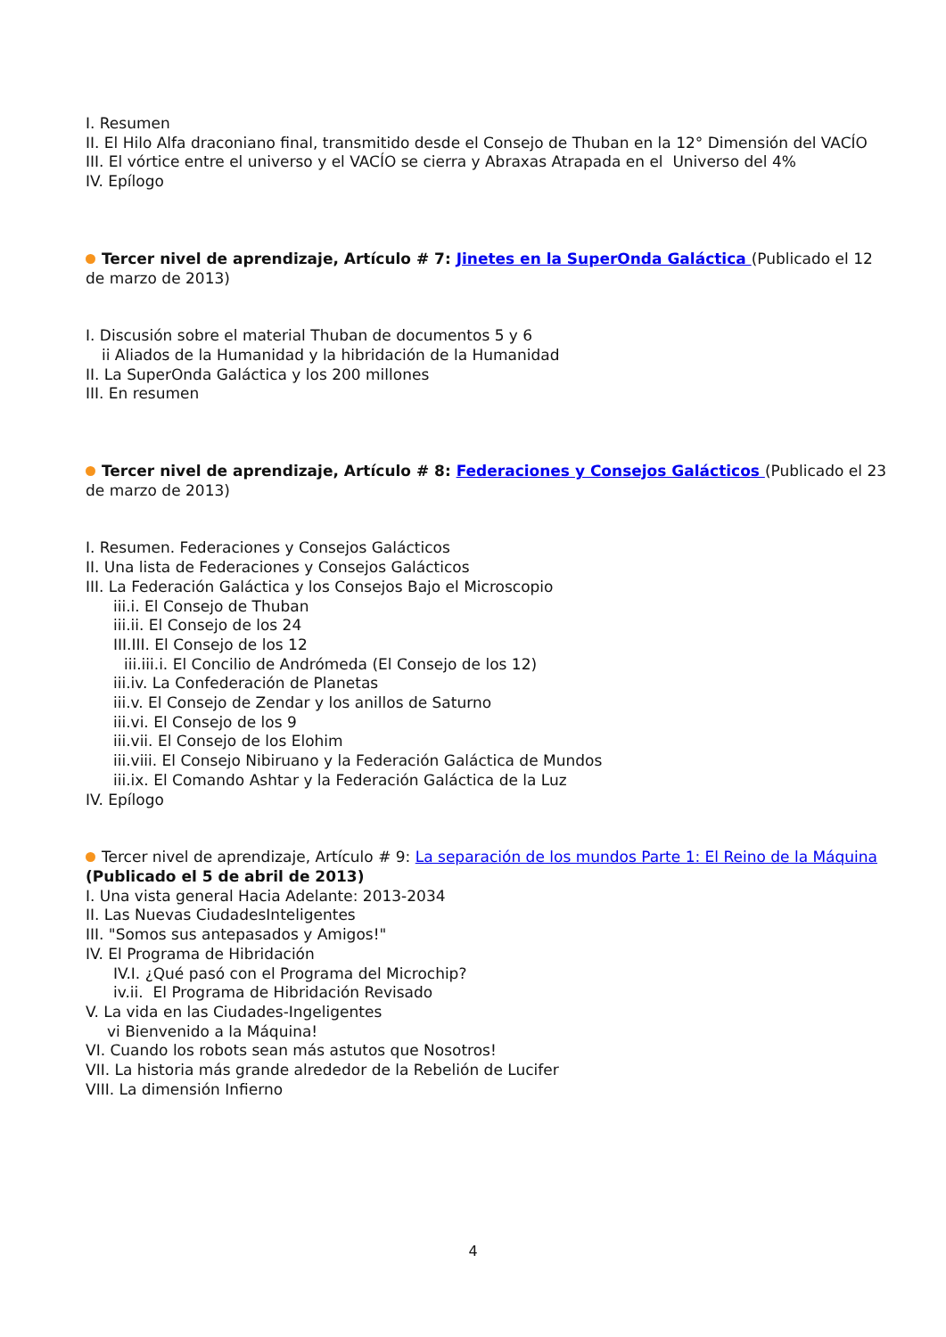I. Resumen
II. El Hilo Alfa draconiano final, transmitido desde el Consejo de Thuban en la 12° Dimensión del VACÍO
III. El vórtice entre el universo y el VACÍO se cierra y Abraxas Atrapada en el Universo del 4%
IV. Epílogo
Tercer nivel de aprendizaje, Artículo # 7: Jinetes en la SuperOnda Galáctica (Publicado el 12 de marzo de 2013)
I. Discusión sobre el material Thuban de documentos 5 y 6
ii Aliados de la Humanidad y la hibridación de la Humanidad
II. La SuperOnda Galáctica y los 200 millones
III. En resumen
Tercer nivel de aprendizaje, Artículo # 8: Federaciones y Consejos Galácticos (Publicado el 23 de marzo de 2013)
I. Resumen. Federaciones y Consejos Galácticos
II. Una lista de Federaciones y Consejos Galácticos
III. La Federación Galáctica y los Consejos Bajo el Microscopio
iii.i. El Consejo de Thuban
iii.ii. El Consejo de los 24
III.III. El Consejo de los 12
iii.iii.i. El Concilio de Andrómeda (El Consejo de los 12)
iii.iv. La Confederación de Planetas
iii.v. El Consejo de Zendar y los anillos de Saturno
iii.vi. El Consejo de los 9
iii.vii. El Consejo de los Elohim
iii.viii. El Consejo Nibiruano y la Federación Galáctica de Mundos
iii.ix. El Comando Ashtar y la Federación Galáctica de la Luz
IV. Epílogo
Tercer nivel de aprendizaje, Artículo # 9: La separación de los mundos Parte 1: El Reino de la Máquina (Publicado el 5 de abril de 2013)
I. Una vista general Hacia Adelante: 2013-2034
II. Las Nuevas CiudadesInteligentes
III. "Somos sus antepasados y Amigos!"
IV. El Programa de Hibridación
IV.I. ¿Qué pasó con el Programa del Microchip?
iv.ii. El Programa de Hibridación Revisado
V. La vida en las Ciudades-Ingeligentes
vi Bienvenido a la Máquina!
VI. Cuando los robots sean más astutos que Nosotros!
VII. La historia más grande alrededor de la Rebelión de Lucifer
VIII. La dimensión Infierno
4